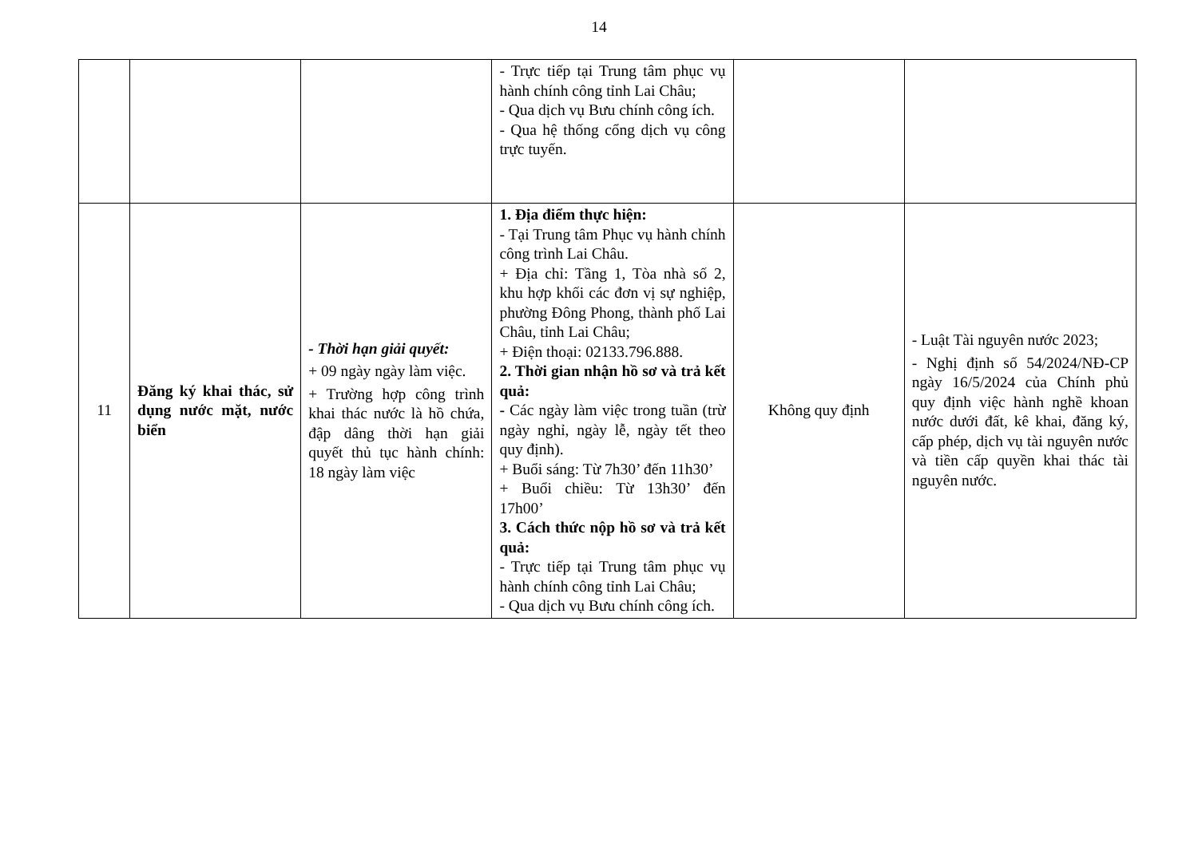14
| | | | - Trực tiếp tại Trung tâm phục vụ hành chính công tỉnh Lai Châu; - Qua dịch vụ Bưu chính công ích. - Qua hệ thống cổng dịch vụ công trực tuyến. | | |
| 11 | Đăng ký khai thác, sử dụng nước mặt, nước biển | - Thời hạn giải quyết: + 09 ngày ngày làm việc. + Trường hợp công trình khai thác nước là hồ chứa, đập dâng thời hạn giải quyết thủ tục hành chính: 18 ngày làm việc | 1. Địa điểm thực hiện: - Tại Trung tâm Phục vụ hành chính công trình Lai Châu. + Địa chỉ: Tầng 1, Tòa nhà số 2, khu hợp khối các đơn vị sự nghiệp, phường Đông Phong, thành phố Lai Châu, tỉnh Lai Châu; + Điện thoại: 02133.796.888. 2. Thời gian nhận hồ sơ và trả kết quả: - Các ngày làm việc trong tuần (trừ ngày nghỉ, ngày lễ, ngày tết theo quy định). + Buổi sáng: Từ 7h30’ đến 11h30’ + Buổi chiều: Từ 13h30’ đến 17h00’ 3. Cách thức nộp hồ sơ và trả kết quả: - Trực tiếp tại Trung tâm phục vụ hành chính công tỉnh Lai Châu; - Qua dịch vụ Bưu chính công ích. | Không quy định | - Luật Tài nguyên nước 2023; - Nghị định số 54/2024/NĐ-CP ngày 16/5/2024 của Chính phủ quy định việc hành nghề khoan nước dưới đất, kê khai, đăng ký, cấp phép, dịch vụ tài nguyên nước và tiền cấp quyền khai thác tài nguyên nước. |